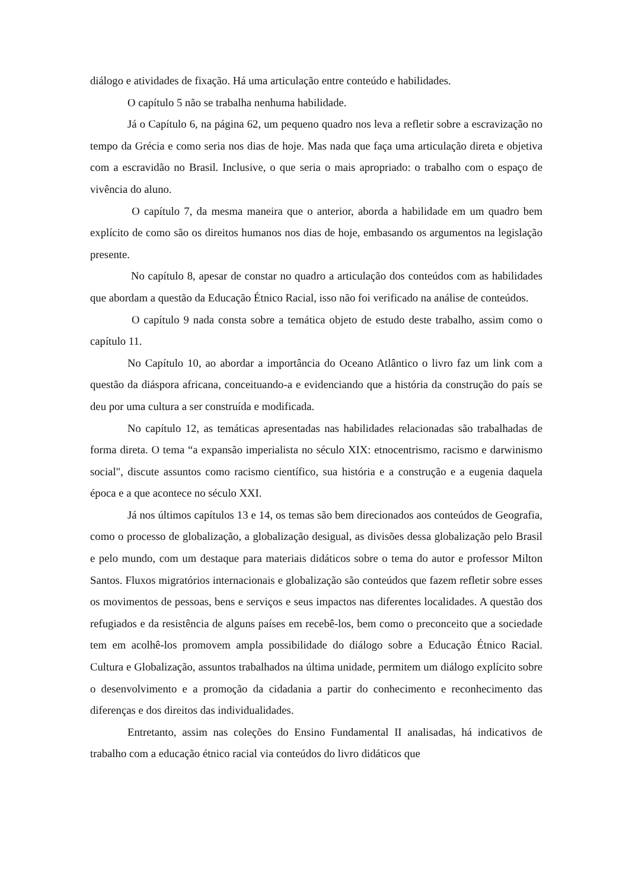diálogo e atividades de fixação. Há uma articulação entre conteúdo e habilidades.
O capítulo 5 não se trabalha nenhuma habilidade.
Já o Capítulo 6, na página 62, um pequeno quadro nos leva a refletir sobre a escravização no tempo da Grécia e como seria nos dias de hoje. Mas nada que faça uma articulação direta e objetiva com a escravidão no Brasil. Inclusive, o que seria o mais apropriado: o trabalho com o espaço de vivência do aluno.
O capítulo 7, da mesma maneira que o anterior, aborda a habilidade em um quadro bem explícito de como são os direitos humanos nos dias de hoje, embasando os argumentos na legislação presente.
No capítulo 8, apesar de constar no quadro a articulação dos conteúdos com as habilidades que abordam a questão da Educação Étnico Racial, isso não foi verificado na análise de conteúdos.
O capítulo 9 nada consta sobre a temática objeto de estudo deste trabalho, assim como o capítulo 11.
No Capítulo 10, ao abordar a importância do Oceano Atlântico o livro faz um link com a questão da diáspora africana, conceituando-a e evidenciando que a história da construção do país se deu por uma cultura a ser construída e modificada.
No capítulo 12, as temáticas apresentadas nas habilidades relacionadas são trabalhadas de forma direta. O tema “a expansão imperialista no século XIX: etnocentrismo, racismo e darwinismo social", discute assuntos como racismo científico, sua história e a construção e a eugenia daquela época e a que acontece no século XXI.
Já nos últimos capítulos 13 e 14, os temas são bem direcionados aos conteúdos de Geografia, como o processo de globalização, a globalização desigual, as divisões dessa globalização pelo Brasil e pelo mundo, com um destaque para materiais didáticos sobre o tema do autor e professor Milton Santos. Fluxos migratórios internacionais e globalização são conteúdos que fazem refletir sobre esses os movimentos de pessoas, bens e serviços e seus impactos nas diferentes localidades. A questão dos refugiados e da resistência de alguns países em recebê-los, bem como o preconceito que a sociedade tem em acolhê-los promovem ampla possibilidade do diálogo sobre a Educação Étnico Racial. Cultura e Globalização, assuntos trabalhados na última unidade, permitem um diálogo explícito sobre o desenvolvimento e a promoção da cidadania a partir do conhecimento e reconhecimento das diferenças e dos direitos das individualidades.
Entretanto, assim nas coleções do Ensino Fundamental II analisadas, há indicativos de trabalho com a educação étnico racial via conteúdos do livro didáticos que